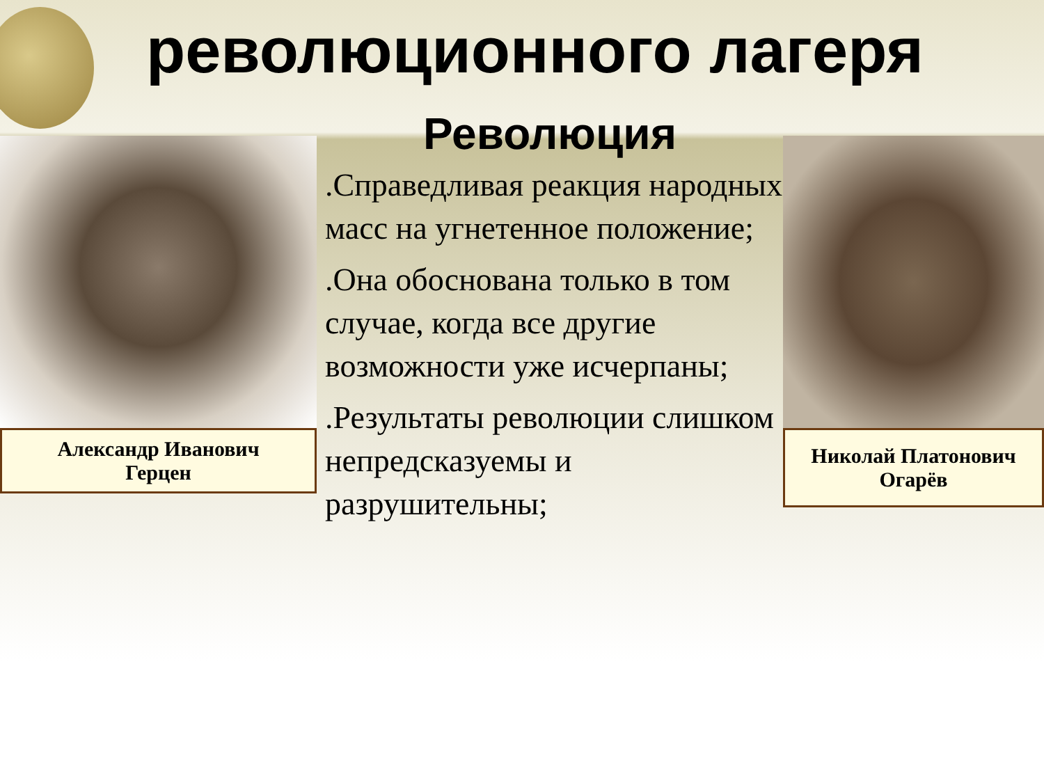революционного лагеря
Александр Иванович
Герцен
Революция
.Справедливая реакция народных масс на угнетенное положение;
.Она обоснована только в том случае, когда все другие возможности уже исчерпаны;
.Результаты революции слишком непредсказуемы и разрушительны;
Николай Платонович
Огарёв